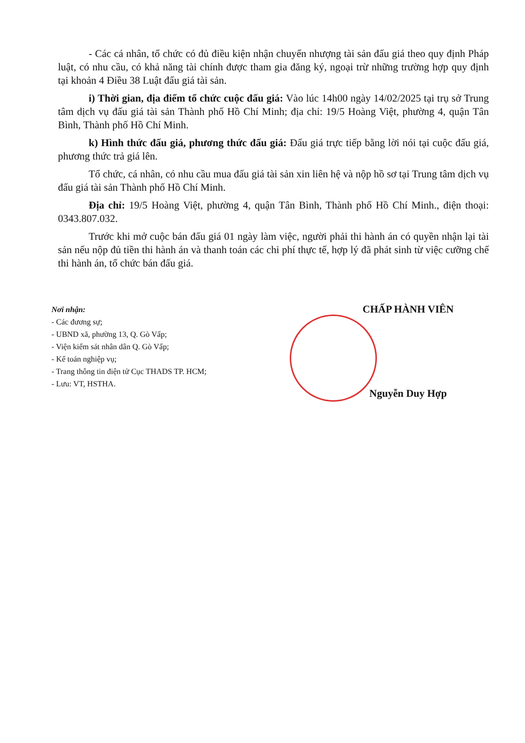- Các cá nhân, tổ chức có đủ điều kiện nhận chuyển nhượng tài sản đấu giá theo quy định Pháp luật, có nhu cầu, có khả năng tài chính được tham gia đăng ký, ngoại trừ những trường hợp quy định tại khoản 4 Điều 38 Luật đấu giá tài sản.
i) Thời gian, địa điểm tổ chức cuộc đấu giá: Vào lúc 14h00 ngày 14/02/2025 tại trụ sở Trung tâm dịch vụ đấu giá tài sản Thành phố Hồ Chí Minh; địa chỉ: 19/5 Hoàng Việt, phường 4, quận Tân Bình, Thành phố Hồ Chí Minh.
k) Hình thức đấu giá, phương thức đấu giá: Đấu giá trực tiếp bằng lời nói tại cuộc đấu giá, phương thức trả giá lên.
Tổ chức, cá nhân, có nhu cầu mua đấu giá tài sản xin liên hệ và nộp hồ sơ tại Trung tâm dịch vụ đấu giá tài sản Thành phố Hồ Chí Minh.
Địa chỉ: 19/5 Hoàng Việt, phường 4, quận Tân Bình, Thành phố Hồ Chí Minh., điện thoại: 0343.807.032.
Trước khi mở cuộc bán đấu giá 01 ngày làm việc, người phải thi hành án có quyền nhận lại tài sản nếu nộp đủ tiền thi hành án và thanh toán các chi phí thực tế, hợp lý đã phát sinh từ việc cưỡng chế thi hành án, tổ chức bán đấu giá.
Nơi nhận:
- Các đương sự;
- UBND xã, phường 13, Q. Gò Vấp;
- Viện kiểm sát nhân dân Q. Gò Vấp;
- Kế toán nghiệp vụ;
- Trang thông tin điện tử Cục THADS TP. HCM;
- Lưu: VT, HSTHA.
CHẤP HÀNH VIÊN
Nguyễn Duy Hợp